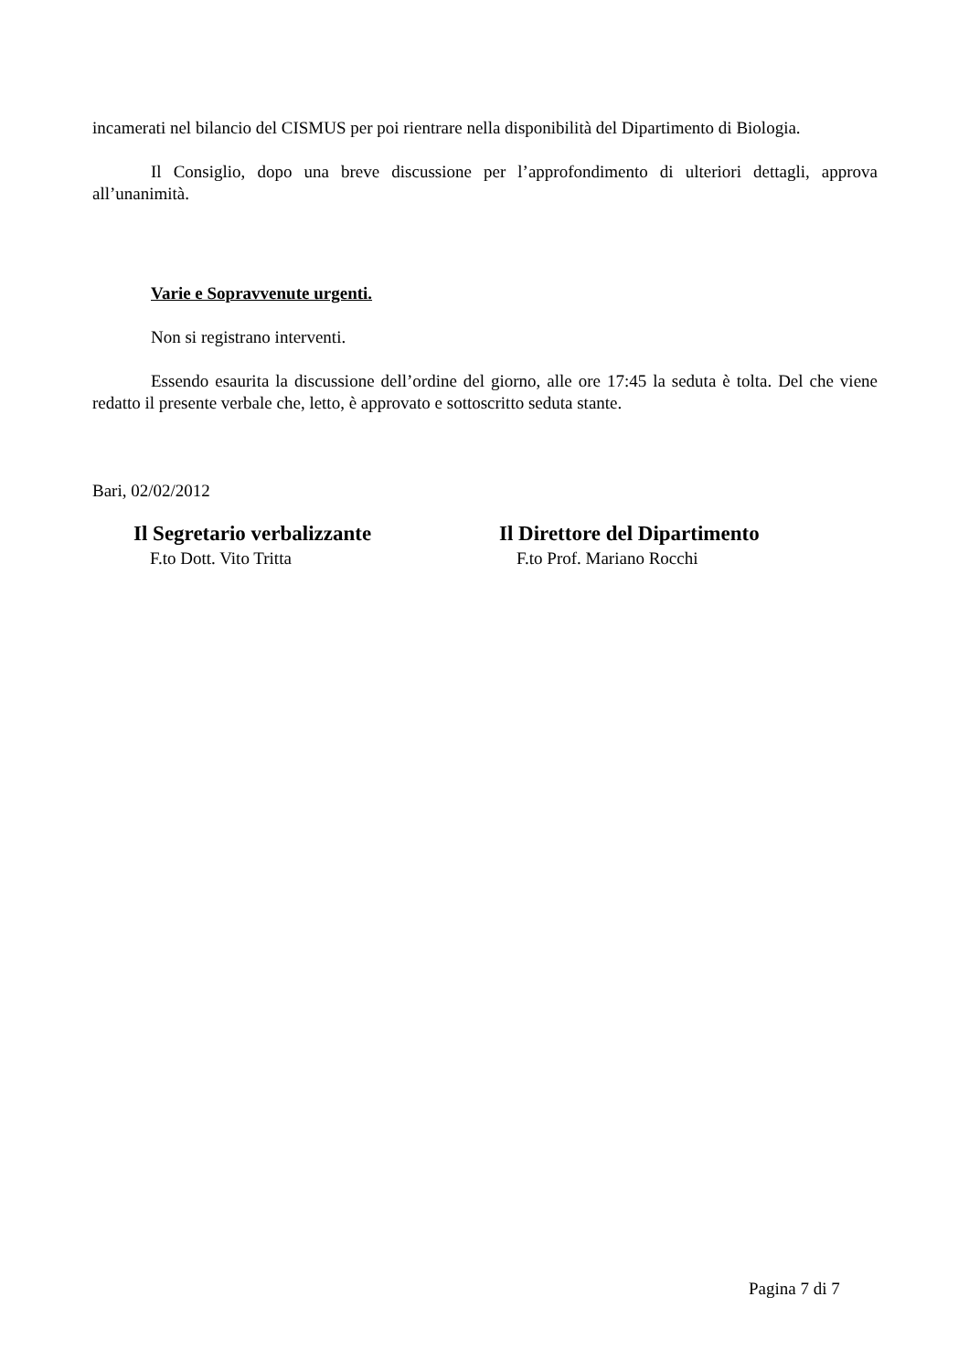incamerati nel bilancio del CISMUS per poi rientrare nella disponibilità del Dipartimento di Biologia.
Il Consiglio, dopo una breve discussione per l’approfondimento di ulteriori dettagli, approva all’unanimità.
Varie e Sopravvenute urgenti.
Non si registrano interventi.
Essendo esaurita la discussione dell’ordine del giorno, alle ore 17:45 la seduta è tolta. Del che viene redatto il presente verbale che, letto, è approvato e sottoscritto seduta stante.
Bari, 02/02/2012
Il Segretario verbalizzante
F.to Dott. Vito Tritta
Il Direttore del Dipartimento
F.to Prof. Mariano Rocchi
Pagina 7 di 7